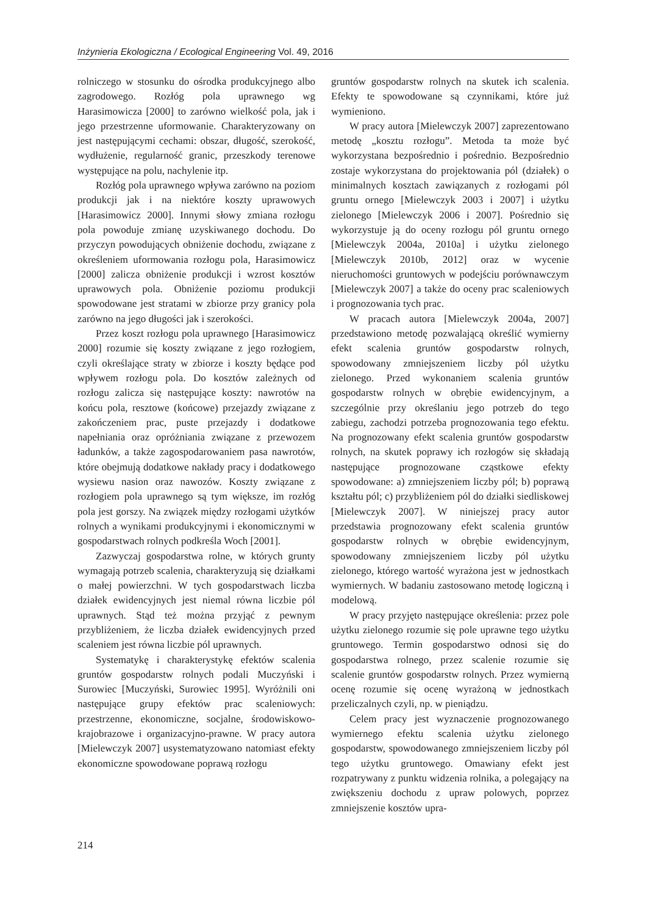Inżynieria Ekologiczna / Ecological Engineering Vol. 49, 2016
rolniczego w stosunku do ośrodka produkcyjnego albo zagrodowego. Rozłóg pola uprawnego wg Harasimowicza [2000] to zarówno wielkość pola, jak i jego przestrzenne uformowanie. Charakteryzowany on jest następującymi cechami: obszar, długość, szerokość, wydłużenie, regularność granic, przeszkody terenowe występujące na polu, nachylenie itp.
Rozłóg pola uprawnego wpływa zarówno na poziom produkcji jak i na niektóre koszty uprawowych [Harasimowicz 2000]. Innymi słowy zmiana rozłogu pola powoduje zmianę uzyskiwanego dochodu. Do przyczyn powodujących obniżenie dochodu, związane z określeniem uformowania rozłogu pola, Harasimowicz [2000] zalicza obniżenie produkcji i wzrost kosztów uprawowych pola. Obniżenie poziomu produkcji spowodowane jest stratami w zbiorze przy granicy pola zarówno na jego długości jak i szerokości.
Przez koszt rozłogu pola uprawnego [Harasimowicz 2000] rozumie się koszty związane z jego rozłogiem, czyli określające straty w zbiorze i koszty będące pod wpływem rozłogu pola. Do kosztów zależnych od rozłogu zalicza się następujące koszty: nawrotów na końcu pola, resztowe (końcowe) przejazdy związane z zakończeniem prac, puste przejazdy i dodatkowe napełniania oraz opróżniania związane z przewozem ładunków, a także zagospodarowaniem pasa nawrotów, które obejmują dodatkowe nakłady pracy i dodatkowego wysiewu nasion oraz nawozów. Koszty związane z rozłogiem pola uprawnego są tym większe, im rozłóg pola jest gorszy. Na związek między rozłogami użytków rolnych a wynikami produkcyjnymi i ekonomicznymi w gospodarstwach rolnych podkreśla Woch [2001].
Zazwyczaj gospodarstwa rolne, w których grunty wymagają potrzeb scalenia, charakteryzują się działkami o małej powierzchni. W tych gospodarstwach liczba działek ewidencyjnych jest niemal równa liczbie pól uprawnych. Stąd też można przyjąć z pewnym przybliżeniem, że liczba działek ewidencyjnych przed scaleniem jest równa liczbie pól uprawnych.
Systematykę i charakterystykę efektów scalenia gruntów gospodarstw rolnych podali Muczyński i Surowiec [Muczyński, Surowiec 1995]. Wyróżnili oni następujące grupy efektów prac scaleniowych: przestrzenne, ekonomiczne, socjalne, środowiskowo-krajobrazowe i organizacyjno-prawne. W pracy autora [Mielewczyk 2007] usystematyzowano natomiast efekty ekonomiczne spowodowane poprawą rozłogu
gruntów gospodarstw rolnych na skutek ich scalenia. Efekty te spowodowane są czynnikami, które już wymieniono.
W pracy autora [Mielewczyk 2007] zaprezentowano metodę „kosztu rozłogu”. Metoda ta może być wykorzystana bezpośrednio i pośrednio. Bezpośrednio zostaje wykorzystana do projektowania pól (działek) o minimalnych kosztach zawiązanych z rozłogami pól gruntu ornego [Mielewczyk 2003 i 2007] i użytku zielonego [Mielewczyk 2006 i 2007]. Pośrednio się wykorzystuje ją do oceny rozłogu pól gruntu ornego [Mielewczyk 2004a, 2010a] i użytku zielonego [Mielewczyk 2010b, 2012] oraz w wycenie nieruchomości gruntowych w podejściu porównawczym [Mielewczyk 2007] a także do oceny prac scaleniowych i prognozowania tych prac.
W pracach autora [Mielewczyk 2004a, 2007] przedstawiono metodę pozwalającą określić wymierny efekt scalenia gruntów gospodarstw rolnych, spowodowany zmniejszeniem liczby pól użytku zielonego. Przed wykonaniem scalenia gruntów gospodarstw rolnych w obrębie ewidencyjnym, a szczególnie przy określaniu jego potrzeb do tego zabiegu, zachodzi potrzeba prognozowania tego efektu. Na prognozowany efekt scalenia gruntów gospodarstw rolnych, na skutek poprawy ich rozłogów się składają następujące prognozowane cząstkowe efekty spowodowane: a) zmniejszeniem liczby pól; b) poprawą kształtu pól; c) przybliżeniem pól do działki siedliskowej [Mielewczyk 2007]. W niniejszej pracy autor przedstawia prognozowany efekt scalenia gruntów gospodarstw rolnych w obrębie ewidencyjnym, spowodowany zmniejszeniem liczby pól użytku zielonego, którego wartość wyrażona jest w jednostkach wymiernych. W badaniu zastosowano metodę logiczną i modelową.
W pracy przyjęto następujące określenia: przez pole użytku zielonego rozumie się pole uprawne tego użytku gruntowego. Termin gospodarstwo odnosi się do gospodarstwa rolnego, przez scalenie rozumie się scalenie gruntów gospodarstw rolnych. Przez wymierną ocenę rozumie się ocenę wyrażoną w jednostkach przeliczalnych czyli, np. w pieniądzu.
Celem pracy jest wyznaczenie prognozowanego wymiernego efektu scalenia użytku zielonego gospodarstw, spowodowanego zmniejszeniem liczby pól tego użytku gruntowego. Omawiany efekt jest rozpatrywany z punktu widzenia rolnika, a polegający na zwiększeniu dochodu z upraw polowych, poprzez zmniejszenie kosztów upra-
214